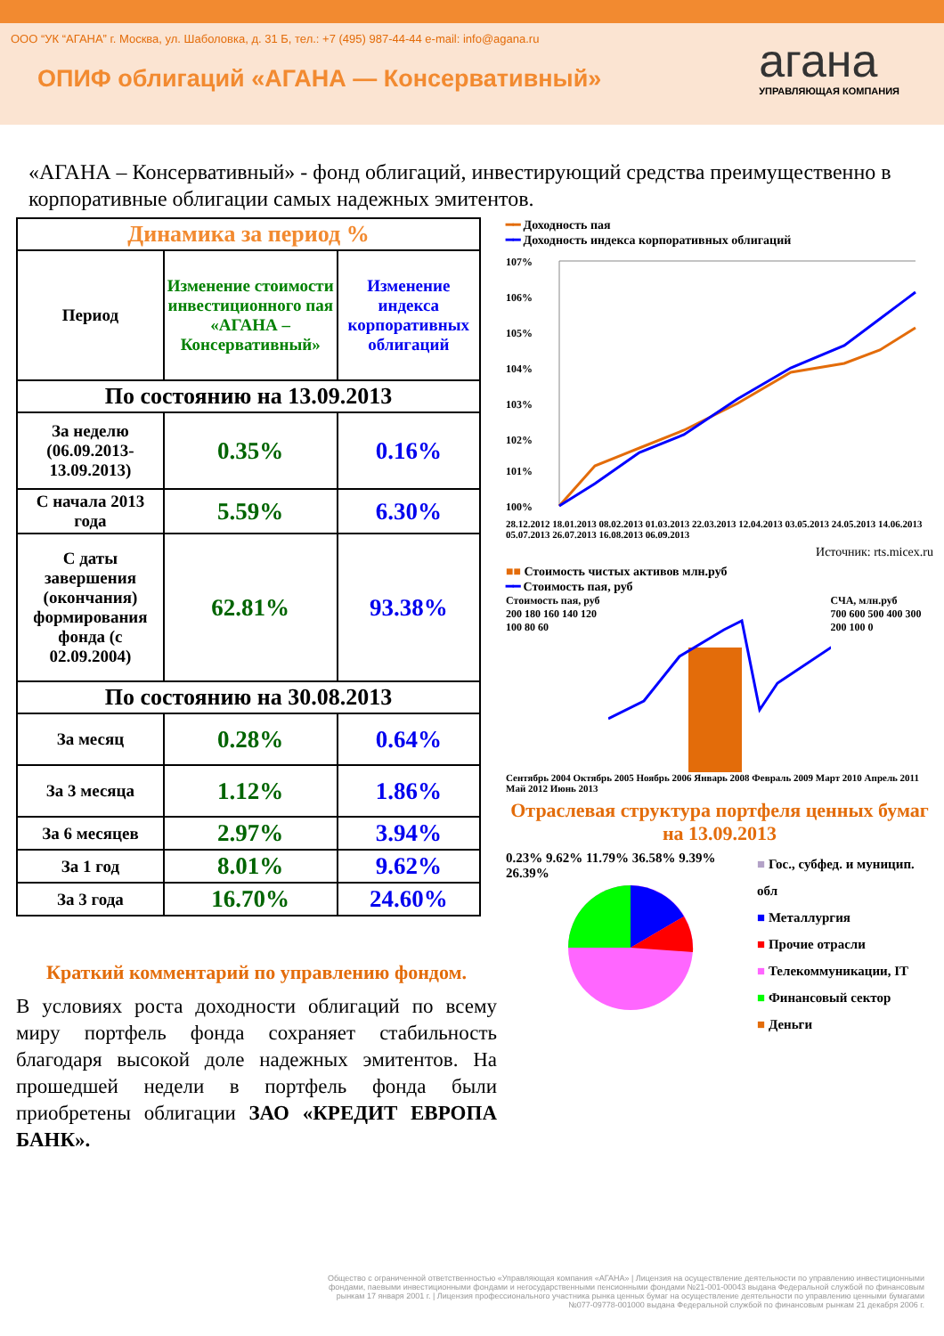ООО “УК “АГАНА” г. Москва, ул. Шаболовка, д. 31 Б, тел.: +7 (495) 987-44-44 e-mail: info@agana.ru
ОПИФ облигаций «АГАНА — Консервативный»
агана
УПРАВЛЯЮЩАЯ КОМПАНИЯ
«АГАНА – Консервативный» - фонд облигаций, инвестирующий средства преимущественно в корпоративные облигации самых надежных эмитентов.
| Динамика за период % | | |
| --- | --- | --- |
| Период | Изменение стоимости инвестиционного пая «АГАНА – Консервативный» | Изменение индекса корпоративных облигаций |
| По состоянию на 13.09.2013 | | |
| За неделю (06.09.2013-13.09.2013) | 0.35% | 0.16% |
| С начала 2013 года | 5.59% | 6.30% |
| С даты завершения (окончания) формирования фонда (с 02.09.2004) | 62.81% | 93.38% |
| По состоянию на 30.08.2013 | | |
| За месяц | 0.28% | 0.64% |
| За 3 месяца | 1.12% | 1.86% |
| За 6 месяцев | 2.97% | 3.94% |
| За 1 год | 8.01% | 9.62% |
| За 3 года | 16.70% | 24.60% |
Краткий комментарий по управлению фондом.
В условиях роста доходности облигаций по всему миру портфель фонда сохраняет стабильность благодаря высокой доле надежных эмитентов. На прошедшей недели в портфель фонда были приобретены облигации ЗАО «КРЕДИТ ЕВРОПА БАНК».
━━ Доходность пая
━━ Доходность индекса корпоративных облигаций
107%
106%
105%
104%
103%
102%
101%
100%
28.12.2012 18.01.2013 08.02.2013 01.03.2013 22.03.2013 12.04.2013 03.05.2013 24.05.2013 14.06.2013 05.07.2013 26.07.2013 16.08.2013 06.09.2013
Источник: rts.micex.ru
■■ Стоимость чистых активов млн.руб
━━ Стоимость пая, руб
Стоимость пая, руб
200 180 160 140 120 100 80 60
СЧА, млн.руб
700 600 500 400 300 200 100 0
Сентябрь 2004 Октябрь 2005 Ноябрь 2006 Январь 2008 Февраль 2009 Март 2010 Апрель 2011 Май 2012 Июнь 2013
Отраслевая структура портфеля ценных бумаг на 13.09.2013
0.23% 9.62% 11.79% 36.58% 9.39% 26.39%
■ Гос., субфед. и муницип. обл
■ Металлургия
■ Прочие отрасли
■ Телекоммуникации, IT
■ Финансовый сектор
■ Деньги
Общество с ограниченной ответственностью «Управляющая компания «АГАНА» | Лицензия на осуществление деятельности по управлению инвестиционными фондами, паевыми инвестиционными фондами и негосударственными пенсионными фондами №21-001-00043 выдана Федеральной службой по финансовым рынкам 17 января 2001 г. | Лицензия профессионального участника рынка ценных бумаг на осуществление деятельности по управлению ценными бумагами №077-09778-001000 выдана Федеральной службой по финансовым рынкам 21 декабря 2006 г.